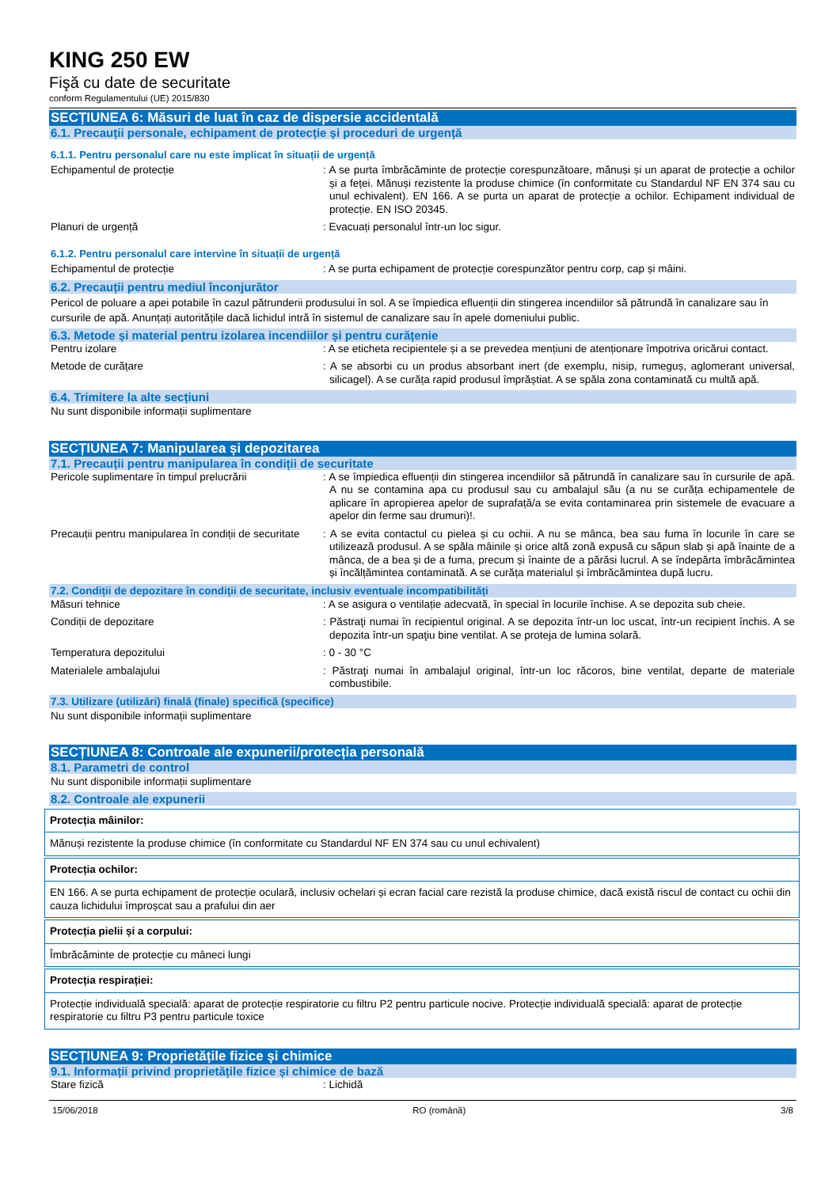KING 250 EW
Fişă cu date de securitate
conform Regulamentului (UE) 2015/830
SECȚIUNEA 6: Măsuri de luat în caz de dispersie accidentală
6.1. Precauții personale, echipament de protecție și proceduri de urgență
6.1.1. Pentru personalul care nu este implicat în situații de urgență
| Echipamentul de protecție | : A se purta îmbrăcăminte de protecție corespunzătoare, mănuși și un aparat de protecție a ochilor și a feței. Mănuși rezistente la produse chimice (în conformitate cu Standardul NF EN 374 sau cu unul echivalent). EN 166. A se purta un aparat de protecție a ochilor. Echipament individual de protecție. EN ISO 20345. |
| Planuri de urgență | : Evacuați personalul într-un loc sigur. |
6.1.2. Pentru personalul care intervine în situații de urgență
| Echipamentul de protecție | : A se purta echipament de protecție corespunzător pentru corp, cap și mâini. |
6.2. Precauții pentru mediul înconjurător
Pericol de poluare a apei potabile în cazul pătrunderii produsului în sol. A se împiedica efluenții din stingerea incendiilor să pătrundă în canalizare sau în cursurile de apă. Anunțați autoritățile dacă lichidul intră în sistemul de canalizare sau în apele domeniului public.
6.3. Metode și material pentru izolarea incendiilor și pentru curățenie
| Pentru izolare | : A se eticheta recipientele și a se prevedea mențiuni de atenționare împotriva oricărui contact. |
| Metode de curățare | : A se absorbi cu un produs absorbant inert (de exemplu, nisip, rumeguș, aglomerant universal, silicagel). A se curăța rapid produsul împrăștiat. A se spăla zona contaminată cu multă apă. |
6.4. Trimitere la alte secțiuni
Nu sunt disponibile informații suplimentare
SECȚIUNEA 7: Manipularea și depozitarea
7.1. Precauții pentru manipularea în condiții de securitate
| Pericole suplimentare în timpul prelucrării | : A se împiedica efluenții din stingerea incendiilor să pătrundă în canalizare sau în cursurile de apă. A nu se contamina apa cu produsul sau cu ambalajul său (a nu se curăța echipamentele de aplicare în apropierea apelor de suprafață/a se evita contaminarea prin sistemele de evacuare a apelor din ferme sau drumuri)!. |
| Precauții pentru manipularea în condiții de securitate | : A se evita contactul cu pielea și cu ochii. A nu se mânca, bea sau fuma în locurile în care se utilizează produsul. A se spăla mâinile și orice altă zonă expusă cu săpun slab și apă înainte de a mânca, de a bea și de a fuma, precum și înainte de a părăsi lucrul. A se îndepărta îmbrăcămintea și încălțămintea contaminată. A se curăța materialul și îmbrăcămintea după lucru. |
7.2. Condiții de depozitare în condiții de securitate, inclusiv eventuale incompatibilități
| Măsuri tehnice | : A se asigura o ventilație adecvată, în special în locurile închise. A se depozita sub cheie. |
| Condiții de depozitare | : Păstraţi numai în recipientul original. A se depozita într-un loc uscat, într-un recipient închis. A se depozita într-un spaţiu bine ventilat. A se proteja de lumina solară. |
| Temperatura depozitului | : 0 - 30 °C |
| Materialele ambalajului | : Păstraţi numai în ambalajul original, într-un loc răcoros, bine ventilat, departe de materiale combustibile. |
7.3. Utilizare (utilizări) finală (finale) specifică (specifice)
Nu sunt disponibile informații suplimentare
SECȚIUNEA 8: Controale ale expunerii/protecția personală
8.1. Parametri de control
Nu sunt disponibile informații suplimentare
8.2. Controale ale expunerii
Protecția mâinilor:
Mănuși rezistente la produse chimice (în conformitate cu Standardul NF EN 374 sau cu unul echivalent)
Protecția ochilor:
EN 166. A se purta echipament de protecție oculară, inclusiv ochelari și ecran facial care rezistă la produse chimice, dacă există riscul de contact cu ochii din cauza lichidului împroșcat sau a prafului din aer
Protecția pielii și a corpului:
Îmbrăcăminte de protecție cu mâneci lungi
Protecția respirației:
Protecție individuală specială: aparat de protecție respiratorie cu filtru P2 pentru particule nocive. Protecție individuală specială: aparat de protecție respiratorie cu filtru P3 pentru particule toxice
SECȚIUNEA 9: Proprietățile fizice și chimice
9.1. Informații privind proprietățile fizice și chimice de bază
| Stare fizică | : Lichidă |
15/06/2018 RO (română) 3/8